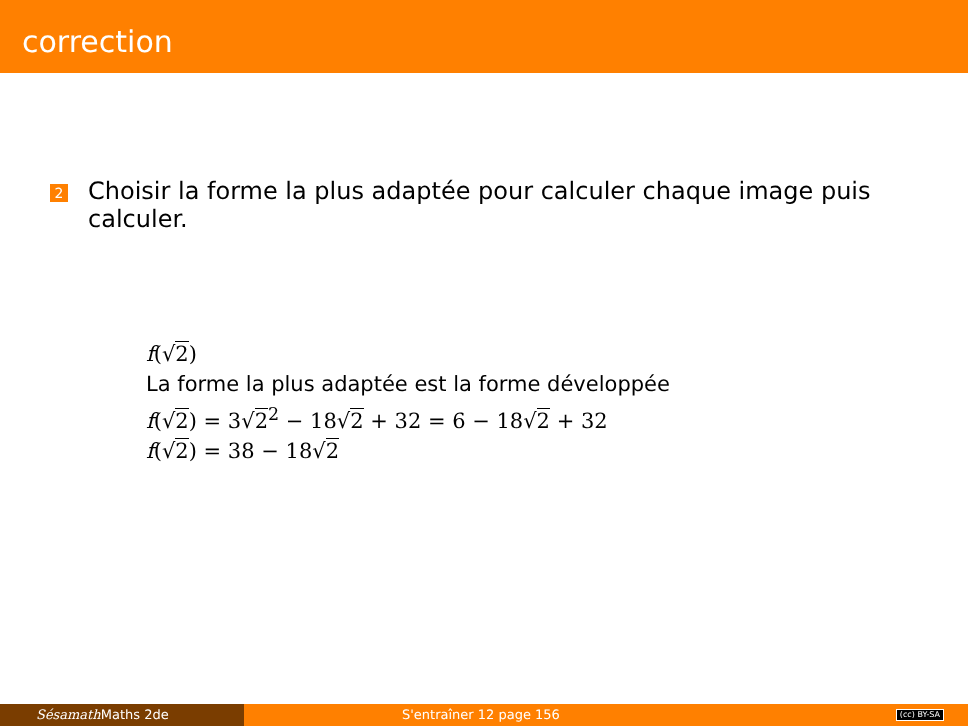correction
2
Choisir la forme la plus adaptée pour calculer chaque image puis calculer.
f(√2)
La forme la plus adaptée est la forme développée
f(√2) = 3√2<sup>2</sup> − 18√2 + 32 = 6 − 18√2 + 32
f(√2) = 38 − 18√2
Sésamath Maths 2de S'entraîner 12 page 156
(cc) BY-SA